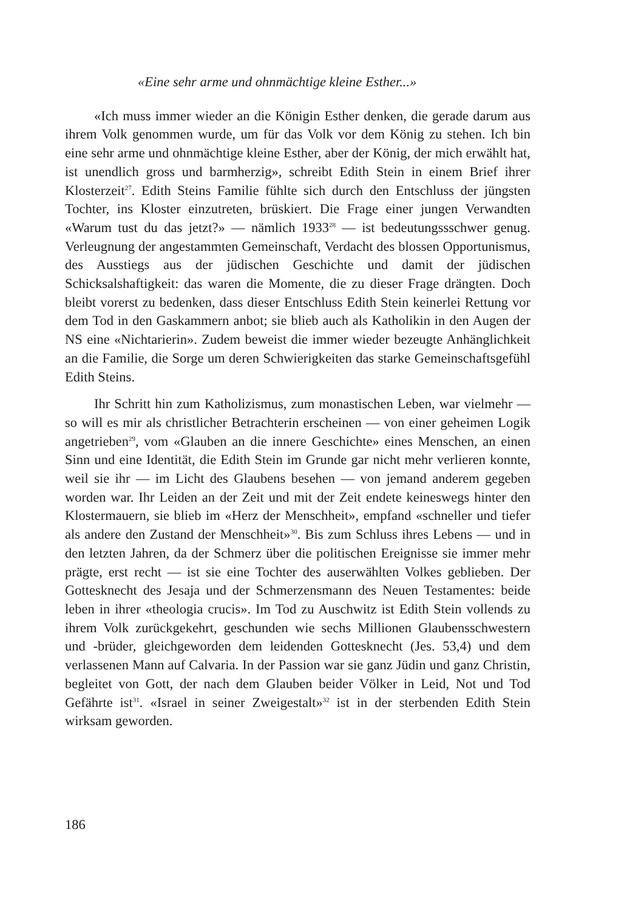«Eine sehr arme und ohnmächtige kleine Esther...»
«Ich muss immer wieder an die Königin Esther denken, die gerade darum aus ihrem Volk genommen wurde, um für das Volk vor dem König zu stehen. Ich bin eine sehr arme und ohnmächtige kleine Esther, aber der König, der mich erwählt hat, ist unendlich gross und barmherzig», schreibt Edith Stein in einem Brief ihrer Klosterzeit<sup>27</sup>. Edith Steins Familie fühlte sich durch den Entschluss der jüngsten Tochter, ins Kloster einzutreten, brüskiert. Die Frage einer jungen Verwandten «Warum tust du das jetzt?» — nämlich 1933<sup>28</sup> — ist bedeutungssschwer genug. Verleugnung der angestammten Gemeinschaft, Verdacht des blossen Opportunismus, des Ausstiegs aus der jüdischen Geschichte und damit der jüdischen Schicksalshaftigkeit: das waren die Momente, die zu dieser Frage drängten. Doch bleibt vorerst zu bedenken, dass dieser Entschluss Edith Stein keinerlei Rettung vor dem Tod in den Gaskammern anbot; sie blieb auch als Katholikin in den Augen der NS eine «Nichtarierin». Zudem beweist die immer wieder bezeugte Anhänglichkeit an die Familie, die Sorge um deren Schwierigkeiten das starke Gemeinschaftsgefühl Edith Steins.
Ihr Schritt hin zum Katholizismus, zum monastischen Leben, war vielmehr — so will es mir als christlicher Betrachterin erscheinen — von einer geheimen Logik angetrieben<sup>29</sup>, vom «Glauben an die innere Geschichte» eines Menschen, an einen Sinn und eine Identität, die Edith Stein im Grunde gar nicht mehr verlieren konnte, weil sie ihr — im Licht des Glaubens besehen — von jemand anderem gegeben worden war. Ihr Leiden an der Zeit und mit der Zeit endete keineswegs hinter den Klostermauern, sie blieb im «Herz der Menschheit», empfand «schneller und tiefer als andere den Zustand der Menschheit»<sup>30</sup>. Bis zum Schluss ihres Lebens — und in den letzten Jahren, da der Schmerz über die politischen Ereignisse sie immer mehr prägte, erst recht — ist sie eine Tochter des auserwählten Volkes geblieben. Der Gottesknecht des Jesaja und der Schmerzensmann des Neuen Testamentes: beide leben in ihrer «theologia crucis». Im Tod zu Auschwitz ist Edith Stein vollends zu ihrem Volk zurückgekehrt, geschunden wie sechs Millionen Glaubensschwestern und -brüder, gleichgeworden dem leidenden Gottesknecht (Jes. 53,4) und dem verlassenen Mann auf Calvaria. In der Passion war sie ganz Jüdin und ganz Christin, begleitet von Gott, der nach dem Glauben beider Völker in Leid, Not und Tod Gefährte ist<sup>31</sup>. «Israel in seiner Zweigestalt»<sup>32</sup> ist in der sterbenden Edith Stein wirksam geworden.
186